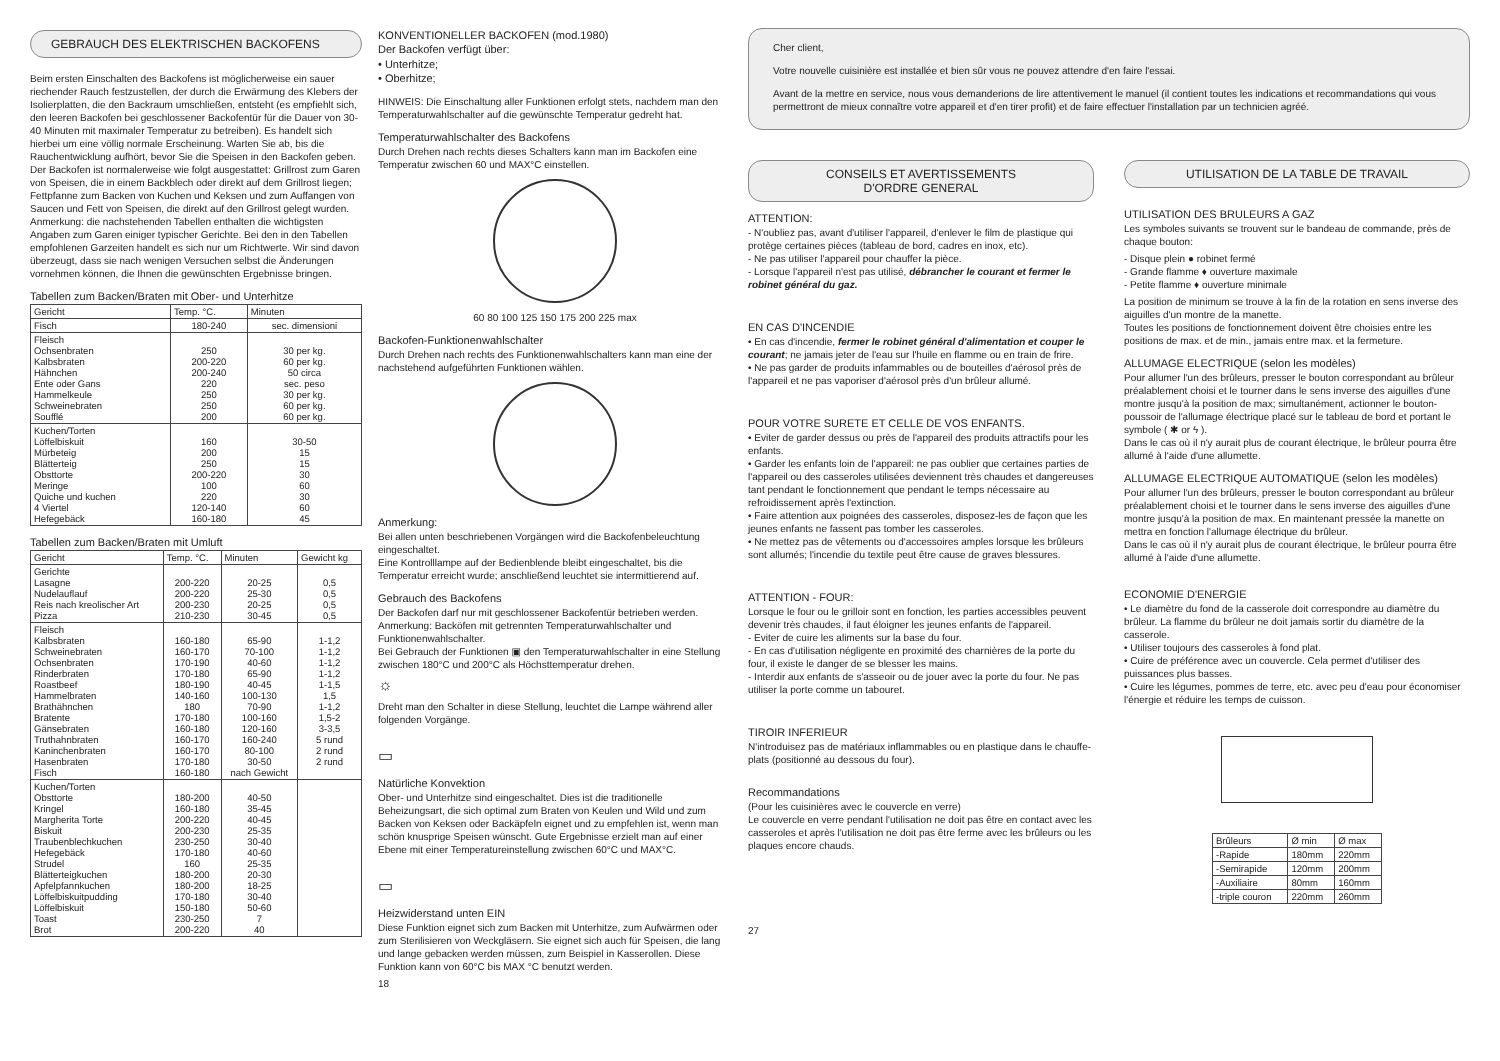GEBRAUCH DES ELEKTRISCHEN BACKOFENS
Beim ersten Einschalten des Backofens ist möglicherweise ein sauer riechender Rauch festzustellen, der durch die Erwärmung des Klebers der Isolierplatten, die den Backraum umschließen, entsteht (es empfiehlt sich, den leeren Backofen bei geschlossener Backofentür für die Dauer von 30-40 Minuten mit maximaler Temperatur zu betreiben). Es handelt sich hierbei um eine völlig normale Erscheinung. Warten Sie ab, bis die Rauchentwicklung aufhört, bevor Sie die Speisen in den Backofen geben. Der Backofen ist normalerweise wie folgt ausgestattet: Grillrost zum Garen von Speisen, die in einem Backblech oder direkt auf dem Grillrost liegen; Fettpfanne zum Backen von Kuchen und Keksen und zum Auffangen von Saucen und Fett von Speisen, die direkt auf den Grillrost gelegt wurden.
Anmerkung: die nachstehenden Tabellen enthalten die wichtigsten Angaben zum Garen einiger typischer Gerichte. Bei den in den Tabellen empfohlenen Garzeiten handelt es sich nur um Richtwerte. Wir sind davon überzeugt, dass sie nach wenigen Versuchen selbst die Änderungen vornehmen können, die Ihnen die gewünschten Ergebnisse bringen.
Tabellen zum Backen/Braten mit Ober- und Unterhitze
| Gericht | Temp. °C. | Minuten |
| --- | --- | --- |
| Fisch | 180-240 | sec. dimensioni |
| Fleisch Ochsenbraten Kalbsbraten Hähnchen Ente oder Gans Hammelkeule Schweinebraten Soufflé | 250 200-220 200-240 220 250 250 200 | 30 per kg. 60 per kg. 50 circa sec. peso 30 per kg. 60 per kg. 60 per kg. |
| Kuchen/Torten Löffelbiskuit Mürbeteig Blätterteig Obsttorte Meringe Quiche und kuchen 4 Viertel Hefegebäck | 160 200 250 200-220 100 220 120-140 160-180 | 30-50 15 15 30 60 30 60 45 |
Tabellen zum Backen/Braten mit Umluft
| Gericht | Temp. °C. | Minuten | Gewicht kg |
| --- | --- | --- | --- |
| Gerichte Lasagne Nudelauflauf Reis nach kreolischer Art Pizza | 200-220 200-220 200-230 210-230 | 20-25 25-30 20-25 30-45 | 0,5 0,5 0,5 0,5 |
| Fleisch Kalbsbraten Schweinebraten Ochsenbraten Rinderbraten Roastbeef Hammelbraten Brathähnchen Bratente Gänsebraten Truthahnbraten Kaninchenbraten Hasenbraten Fisch | 160-180 160-170 170-190 170-180 180-190 140-160 180 170-180 160-180 160-170 160-170 170-180 160-180 | 65-90 70-100 40-60 65-90 40-45 100-130 70-90 100-160 120-160 160-240 80-100 30-50 nach Gewicht | 1-1,2 1-1,2 1-1,2 1-1,2 1-1,5 1,5 1-1,2 1,5-2 3-3,5 5 rund 2 rund 2 rund |
| Kuchen/Torten Obsttorte Kringel Margherita Torte Biskuit Traubenblechkuchen Hefegebäck Strudel Blätterteigkuchen Apfelpfannkuchen Löffelbiskuitpudding Löffelbiskuit Toast Brot | 180-200 160-180 200-220 200-230 230-250 170-180 160 180-200 180-200 170-180 150-180 230-250 200-220 | 40-50 35-45 40-45 25-35 30-40 40-60 25-35 20-30 18-25 30-40 50-60 7 40 | |
KONVENTIONELLER BACKOFEN (mod.1980)
Der Backofen verfügt über:
• Unterhitze;
• Oberhitze;
HINWEIS: Die Einschaltung aller Funktionen erfolgt stets, nachdem man den Temperaturwahlschalter auf die gewünschte Temperatur gedreht hat.
Temperaturwahlschalter des Backofens
Durch Drehen nach rechts dieses Schalters kann man im Backofen eine Temperatur zwischen 60 und MAX°C einstellen.
60 80 100 125 150 175 200 225 max
Backofen-Funktionenwahlschalter
Durch Drehen nach rechts des Funktionenwahlschalters kann man eine der nachstehend aufgeführten Funktionen wählen.
Anmerkung:
Bei allen unten beschriebenen Vorgängen wird die Backofenbeleuchtung eingeschaltet.
Eine Kontrolllampe auf der Bedienblende bleibt eingeschaltet, bis die Temperatur erreicht wurde; anschließend leuchtet sie intermittierend auf.
Gebrauch des Backofens
Der Backofen darf nur mit geschlossener Backofentür betrieben werden.
Anmerkung: Backöfen mit getrennten Temperaturwahlschalter und Funktionenwahlschalter.
Bei Gebrauch der Funktionen ▣ den Temperaturwahlschalter in eine Stellung zwischen 180°C und 200°C als Höchsttemperatur drehen.
☼
Dreht man den Schalter in diese Stellung, leuchtet die Lampe während aller folgenden Vorgänge.
▭
Natürliche Konvektion
Ober- und Unterhitze sind eingeschaltet. Dies ist die traditionelle Beheizungsart, die sich optimal zum Braten von Keulen und Wild und zum Backen von Keksen oder Backäpfeln eignet und zu empfehlen ist, wenn man schön knusprige Speisen wünscht. Gute Ergebnisse erzielt man auf einer Ebene mit einer Temperatureinstellung zwischen 60°C und MAX°C.
▭
Heizwiderstand unten EIN
Diese Funktion eignet sich zum Backen mit Unterhitze, zum Aufwärmen oder zum Sterilisieren von Weckgläsern. Sie eignet sich auch für Speisen, die lang und lange gebacken werden müssen, zum Beispiel in Kasserollen. Diese Funktion kann von 60°C bis MAX °C benutzt werden.
18
Cher client,
Votre nouvelle cuisinière est installée et bien sûr vous ne pouvez attendre d'en faire l'essai.
Avant de la mettre en service, nous vous demanderions de lire attentivement le manuel (il contient toutes les indications et recommandations qui vous permettront de mieux connaître votre appareil et d'en tirer profit) et de faire effectuer l'installation par un technicien agréé.
CONSEILS ET AVERTISSEMENTS
D'ORDRE GENERAL
ATTENTION:
- N'oubliez pas, avant d'utiliser l'appareil, d'enlever le film de plastique qui protège certaines pièces (tableau de bord, cadres en inox, etc).
- Ne pas utiliser l'appareil pour chauffer la pièce.
- Lorsque l'appareil n'est pas utilisé, débrancher le courant et fermer le robinet général du gaz.
EN CAS D'INCENDIE
• En cas d'incendie, fermer le robinet général d'alimentation et couper le courant; ne jamais jeter de l'eau sur l'huile en flamme ou en train de frire.
• Ne pas garder de produits infammables ou de bouteilles d'aérosol près de l'appareil et ne pas vaporiser d'aérosol près d'un brûleur allumé.
POUR VOTRE SURETE ET CELLE DE VOS ENFANTS.
• Eviter de garder dessus ou près de l'appareil des produits attractifs pour les enfants.
• Garder les enfants loin de l'appareil: ne pas oublier que certaines parties de l'appareil ou des casseroles utilisées deviennent très chaudes et dangereuses tant pendant le fonctionnement que pendant le temps nécessaire au refroidissement après l'extinction.
• Faire attention aux poignées des casseroles, disposez-les de façon que les jeunes enfants ne fassent pas tomber les casseroles.
• Ne mettez pas de vêtements ou d'accessoires amples lorsque les brûleurs sont allumés; l'incendie du textile peut être cause de graves blessures.
ATTENTION - FOUR:
Lorsque le four ou le grilloir sont en fonction, les parties accessibles peuvent devenir très chaudes, il faut éloigner les jeunes enfants de l'appareil.
- Eviter de cuire les aliments sur la base du four.
- En cas d'utilisation négligente en proximité des charnières de la porte du four, il existe le danger de se blesser les mains.
- Interdir aux enfants de s'asseoir ou de jouer avec la porte du four. Ne pas utiliser la porte comme un tabouret.
TIROIR INFERIEUR
N'introduisez pas de matériaux inflammables ou en plastique dans le chauffe-plats (positionné au dessous du four).
Recommandations
(Pour les cuisinières avec le couvercle en verre)
Le couvercle en verre pendant l'utilisation ne doit pas être en contact avec les casseroles et après l'utilisation ne doit pas être ferme avec les brûleurs ou les plaques encore chauds.
UTILISATION DE LA TABLE DE TRAVAIL
UTILISATION DES BRULEURS A GAZ
Les symboles suivants se trouvent sur le bandeau de commande, près de chaque bouton:
- Disque plein ● robinet fermé
- Grande flamme ♦ ouverture maximale
- Petite flamme ♦ ouverture minimale
La position de minimum se trouve à la fin de la rotation en sens inverse des aiguilles d'un montre de la manette.
Toutes les positions de fonctionnement doivent être choisies entre les positions de max. et de min., jamais entre max. et la fermeture.
ALLUMAGE ELECTRIQUE (selon les modèles)
Pour allumer l'un des brûleurs, presser le bouton correspondant au brûleur préalablement choisi et le tourner dans le sens inverse des aiguilles d'une montre jusqu'à la position de max; simultanément, actionner le bouton-poussoir de l'allumage électrique placé sur le tableau de bord et portant le symbole ( ✱ or ϟ ).
Dans le cas où il n'y aurait plus de courant électrique, le brûleur pourra être allumé à l'aide d'une allumette.
ALLUMAGE ELECTRIQUE AUTOMATIQUE (selon les modèles)
Pour allumer l'un des brûleurs, presser le bouton correspondant au brûleur préalablement choisi et le tourner dans le sens inverse des aiguilles d'une montre jusqu'à la position de max. En maintenant pressée la manette on mettra en fonction l'allumage électrique du brûleur.
Dans le cas où il n'y aurait plus de courant électrique, le brûleur pourra être allumé à l'aide d'une allumette.
ECONOMIE D'ENERGIE
• Le diamètre du fond de la casserole doit correspondre au diamètre du brûleur. La flamme du brûleur ne doit jamais sortir du diamètre de la casserole.
• Utiliser toujours des casseroles à fond plat.
• Cuire de préférence avec un couvercle. Cela permet d'utiliser des puissances plus basses.
• Cuire les légumes, pommes de terre, etc. avec peu d'eau pour économiser l'énergie et réduire les temps de cuisson.
| Brûleurs | Ø min | Ø max |
| --- | --- | --- |
| -Rapide | 180mm | 220mm |
| -Semirapide | 120mm | 200mm |
| -Auxiliaire | 80mm | 160mm |
| -triple couron | 220mm | 260mm |
27